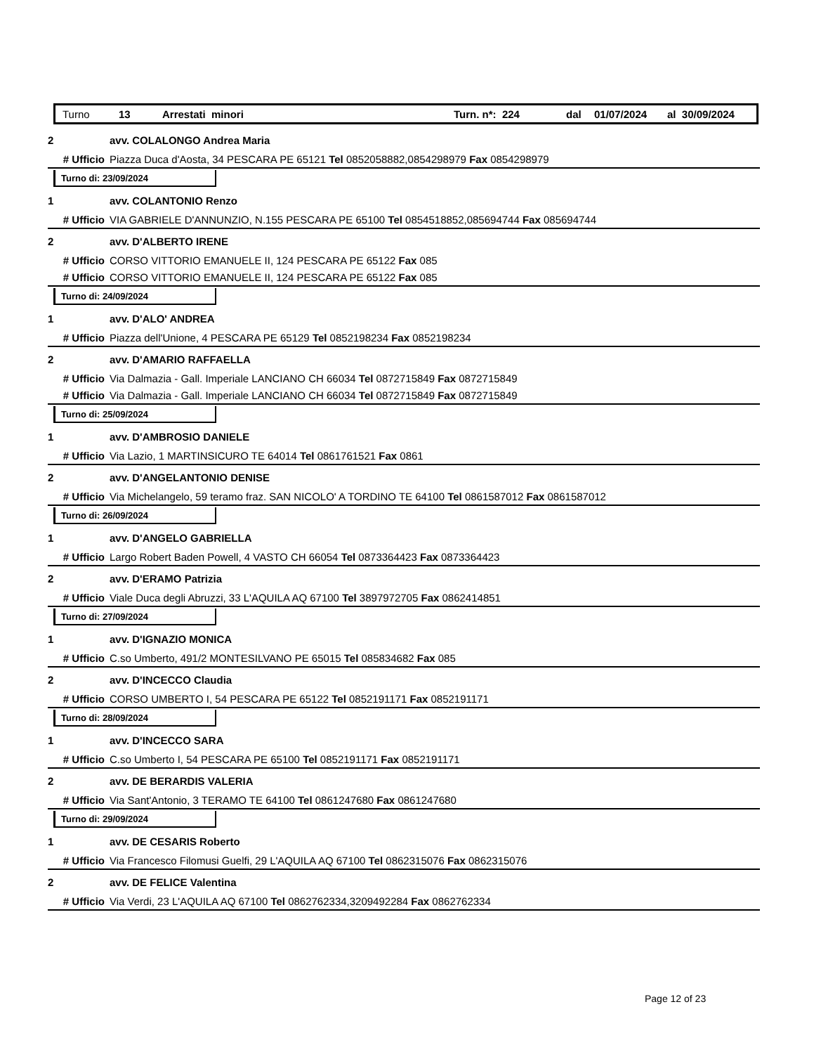Turno 13 Arrestati minori Turn. n*: 224 dal 01/07/2024 al 30/09/2024
2 avv. COLALONGO Andrea Maria
# Ufficio Piazza Duca d'Aosta, 34 PESCARA PE 65121 Tel 0852058882,0854298979 Fax 0854298979
Turno di: 23/09/2024
1 avv. COLANTONIO Renzo
# Ufficio VIA GABRIELE D'ANNUNZIO, N.155 PESCARA PE 65100 Tel 0854518852,085694744 Fax 085694744
2 avv. D'ALBERTO IRENE
# Ufficio CORSO VITTORIO EMANUELE II, 124 PESCARA PE 65122 Fax 085
# Ufficio CORSO VITTORIO EMANUELE II, 124 PESCARA PE 65122 Fax 085
Turno di: 24/09/2024
1 avv. D'ALO' ANDREA
# Ufficio Piazza dell'Unione, 4 PESCARA PE 65129 Tel 0852198234 Fax 0852198234
2 avv. D'AMARIO RAFFAELLA
# Ufficio Via Dalmazia - Gall. Imperiale LANCIANO CH 66034 Tel 0872715849 Fax 0872715849
# Ufficio Via Dalmazia - Gall. Imperiale LANCIANO CH 66034 Tel 0872715849 Fax 0872715849
Turno di: 25/09/2024
1 avv. D'AMBROSIO DANIELE
# Ufficio Via Lazio, 1 MARTINSICURO TE 64014 Tel 0861761521 Fax 0861
2 avv. D'ANGELANTONIO DENISE
# Ufficio Via Michelangelo, 59 teramo fraz. SAN NICOLO' A TORDINO TE 64100 Tel 0861587012 Fax 0861587012
Turno di: 26/09/2024
1 avv. D'ANGELO GABRIELLA
# Ufficio Largo Robert Baden Powell, 4 VASTO CH 66054 Tel 0873364423 Fax 0873364423
2 avv. D'ERAMO Patrizia
# Ufficio Viale Duca degli Abruzzi, 33 L'AQUILA AQ 67100 Tel 3897972705 Fax 0862414851
Turno di: 27/09/2024
1 avv. D'IGNAZIO MONICA
# Ufficio C.so Umberto, 491/2 MONTESILVANO PE 65015 Tel 085834682 Fax 085
2 avv. D'INCECCO Claudia
# Ufficio CORSO UMBERTO I, 54 PESCARA PE 65122 Tel 0852191171 Fax 0852191171
Turno di: 28/09/2024
1 avv. D'INCECCO SARA
# Ufficio C.so Umberto I, 54 PESCARA PE 65100 Tel 0852191171 Fax 0852191171
2 avv. DE BERARDIS VALERIA
# Ufficio Via Sant'Antonio, 3 TERAMO TE 64100 Tel 0861247680 Fax 0861247680
Turno di: 29/09/2024
1 avv. DE CESARIS Roberto
# Ufficio Via Francesco Filomusi Guelfi, 29 L'AQUILA AQ 67100 Tel 0862315076 Fax 0862315076
2 avv. DE FELICE Valentina
# Ufficio Via Verdi, 23 L'AQUILA AQ 67100 Tel 0862762334,3209492284 Fax 0862762334
Page 12 of 23